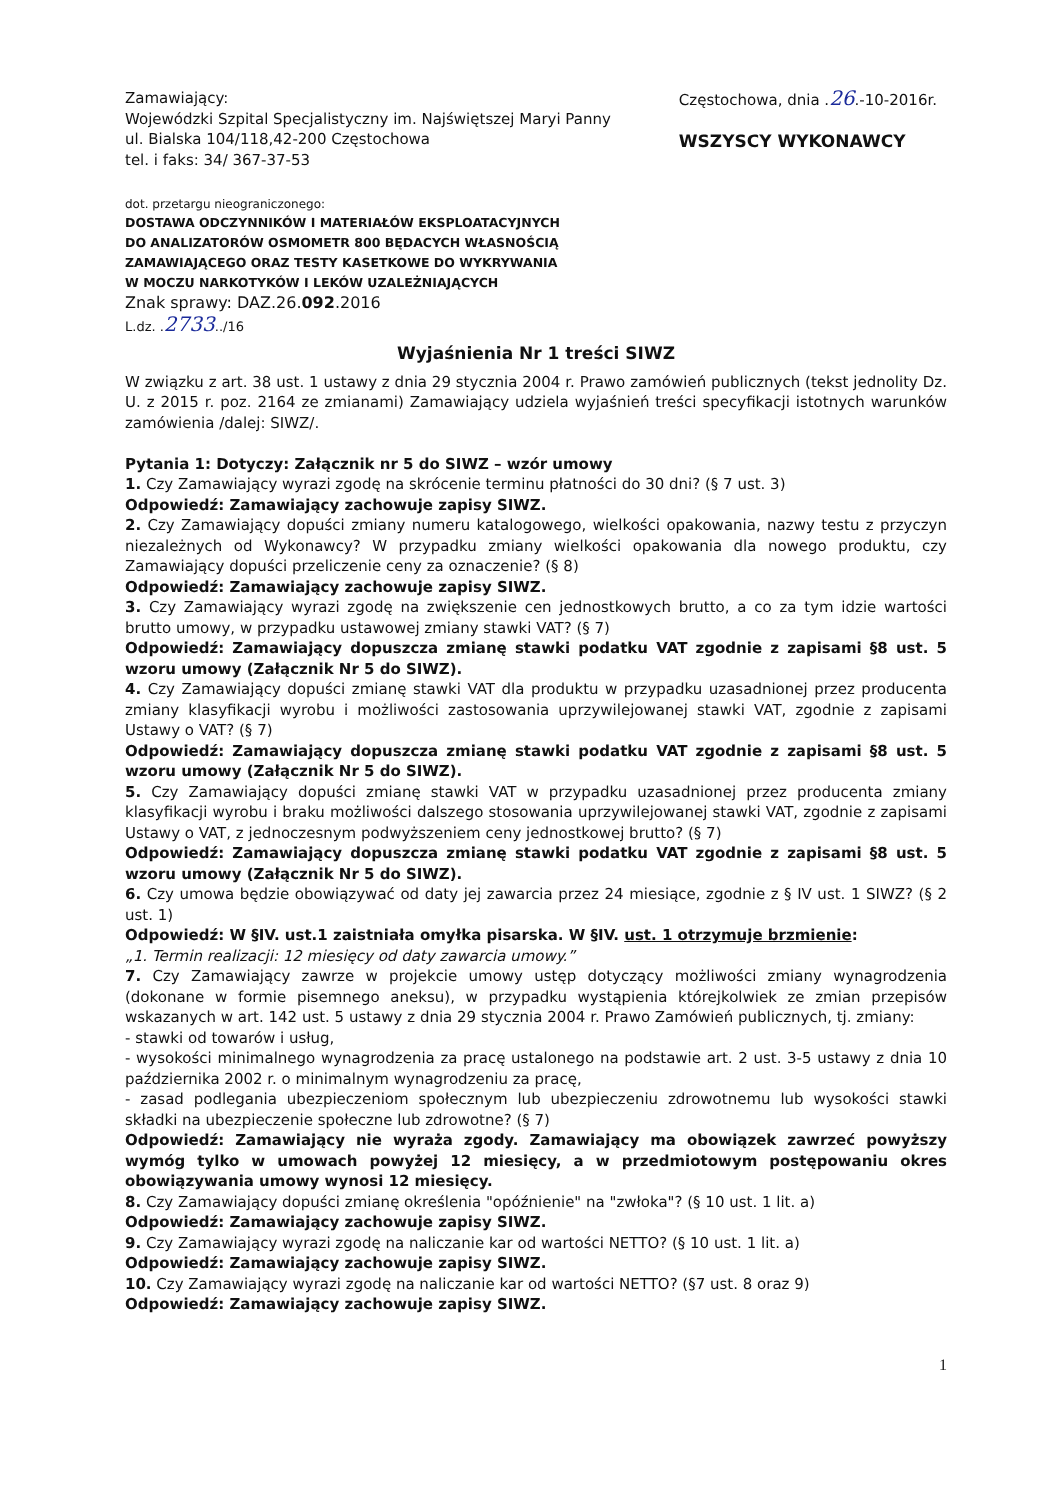Zamawiający:
Wojewódzki Szpital Specjalistyczny im. Najświętszej Maryi Panny
ul. Bialska 104/118,42-200 Częstochowa
tel. i faks: 34/ 367-37-53
Częstochowa, dnia .26.-10-2016r.
WSZYSCY WYKONAWCY
dot. przetargu nieograniczonego:
DOSTAWA ODCZYNNIKÓW I MATERIAŁÓW EKSPLOATACYJNYCH
DO ANALIZATORÓW OSMOMETR 800 BĘDACYCH WŁASNOŚCIĄ
ZAMAWIAJĄCEGO ORAZ TESTY KASETKOWE DO WYKRYWANIA
W MOCZU NARKOTYKÓW I LEKÓW UZALEŻNIAJĄCYCH
Znak sprawy: DAZ.26.092.2016
L.dz. .2733../16
Wyjaśnienia Nr 1 treści SIWZ
W związku z art. 38 ust. 1 ustawy z dnia 29 stycznia 2004 r. Prawo zamówień publicznych (tekst jednolity Dz. U. z 2015 r. poz. 2164 ze zmianami) Zamawiający udziela wyjaśnień treści specyfikacji istotnych warunków zamówienia /dalej: SIWZ/.
Pytania 1: Dotyczy: Załącznik nr 5 do SIWZ – wzór umowy
1. Czy Zamawiający wyrazi zgodę na skrócenie terminu płatności do 30 dni? (§ 7 ust. 3)
Odpowiedź: Zamawiający zachowuje zapisy SIWZ.
2. Czy Zamawiający dopuści zmiany numeru katalogowego, wielkości opakowania, nazwy testu z przyczyn niezależnych od Wykonawcy? W przypadku zmiany wielkości opakowania dla nowego produktu, czy Zamawiający dopuści przeliczenie ceny za oznaczenie? (§ 8)
Odpowiedź: Zamawiający zachowuje zapisy SIWZ.
3. Czy Zamawiający wyrazi zgodę na zwiększenie cen jednostkowych brutto, a co za tym idzie wartości brutto umowy, w przypadku ustawowej zmiany stawki VAT? (§ 7)
Odpowiedź: Zamawiający dopuszcza zmianę stawki podatku VAT zgodnie z zapisami §8 ust. 5 wzoru umowy (Załącznik Nr 5 do SIWZ).
4. Czy Zamawiający dopuści zmianę stawki VAT dla produktu w przypadku uzasadnionej przez producenta zmiany klasyfikacji wyrobu i możliwości zastosowania uprzywilejowanej stawki VAT, zgodnie z zapisami Ustawy o VAT? (§ 7)
Odpowiedź: Zamawiający dopuszcza zmianę stawki podatku VAT zgodnie z zapisami §8 ust. 5 wzoru umowy (Załącznik Nr 5 do SIWZ).
5. Czy Zamawiający dopuści zmianę stawki VAT w przypadku uzasadnionej przez producenta zmiany klasyfikacji wyrobu i braku możliwości dalszego stosowania uprzywilejowanej stawki VAT, zgodnie z zapisami Ustawy o VAT, z jednoczesnym podwyższeniem ceny jednostkowej brutto? (§ 7)
Odpowiedź: Zamawiający dopuszcza zmianę stawki podatku VAT zgodnie z zapisami §8 ust. 5 wzoru umowy (Załącznik Nr 5 do SIWZ).
6. Czy umowa będzie obowiązywać od daty jej zawarcia przez 24 miesiące, zgodnie z § IV ust. 1 SIWZ? (§ 2 ust. 1)
Odpowiedź: W §IV. ust.1 zaistniała omyłka pisarska. W §IV. ust. 1 otrzymuje brzmienie:
„1. Termin realizacji: 12 miesięcy od daty zawarcia umowy.”
7. Czy Zamawiający zawrze w projekcie umowy ustęp dotyczący możliwości zmiany wynagrodzenia (dokonane w formie pisemnego aneksu), w przypadku wystąpienia którejkolwiek ze zmian przepisów wskazanych w art. 142 ust. 5 ustawy z dnia 29 stycznia 2004 r. Prawo Zamówień publicznych, tj. zmiany:
- stawki od towarów i usług,
- wysokości minimalnego wynagrodzenia za pracę ustalonego na podstawie art. 2 ust. 3-5 ustawy z dnia 10 października 2002 r. o minimalnym wynagrodzeniu za pracę,
- zasad podlegania ubezpieczeniom społecznym lub ubezpieczeniu zdrowotnemu lub wysokości stawki składki na ubezpieczenie społeczne lub zdrowotne? (§ 7)
Odpowiedź: Zamawiający nie wyraża zgody. Zamawiający ma obowiązek zawrzeć powyższy wymóg tylko w umowach powyżej 12 miesięcy, a w przedmiotowym postępowaniu okres obowiązywania umowy wynosi 12 miesięcy.
8. Czy Zamawiający dopuści zmianę określenia "opóźnienie" na "zwłoka"? (§ 10 ust. 1 lit. a)
Odpowiedź: Zamawiający zachowuje zapisy SIWZ.
9. Czy Zamawiający wyrazi zgodę na naliczanie kar od wartości NETTO? (§ 10 ust. 1 lit. a)
Odpowiedź: Zamawiający zachowuje zapisy SIWZ.
10. Czy Zamawiający wyrazi zgodę na naliczanie kar od wartości NETTO? (§7 ust. 8 oraz 9)
Odpowiedź: Zamawiający zachowuje zapisy SIWZ.
1